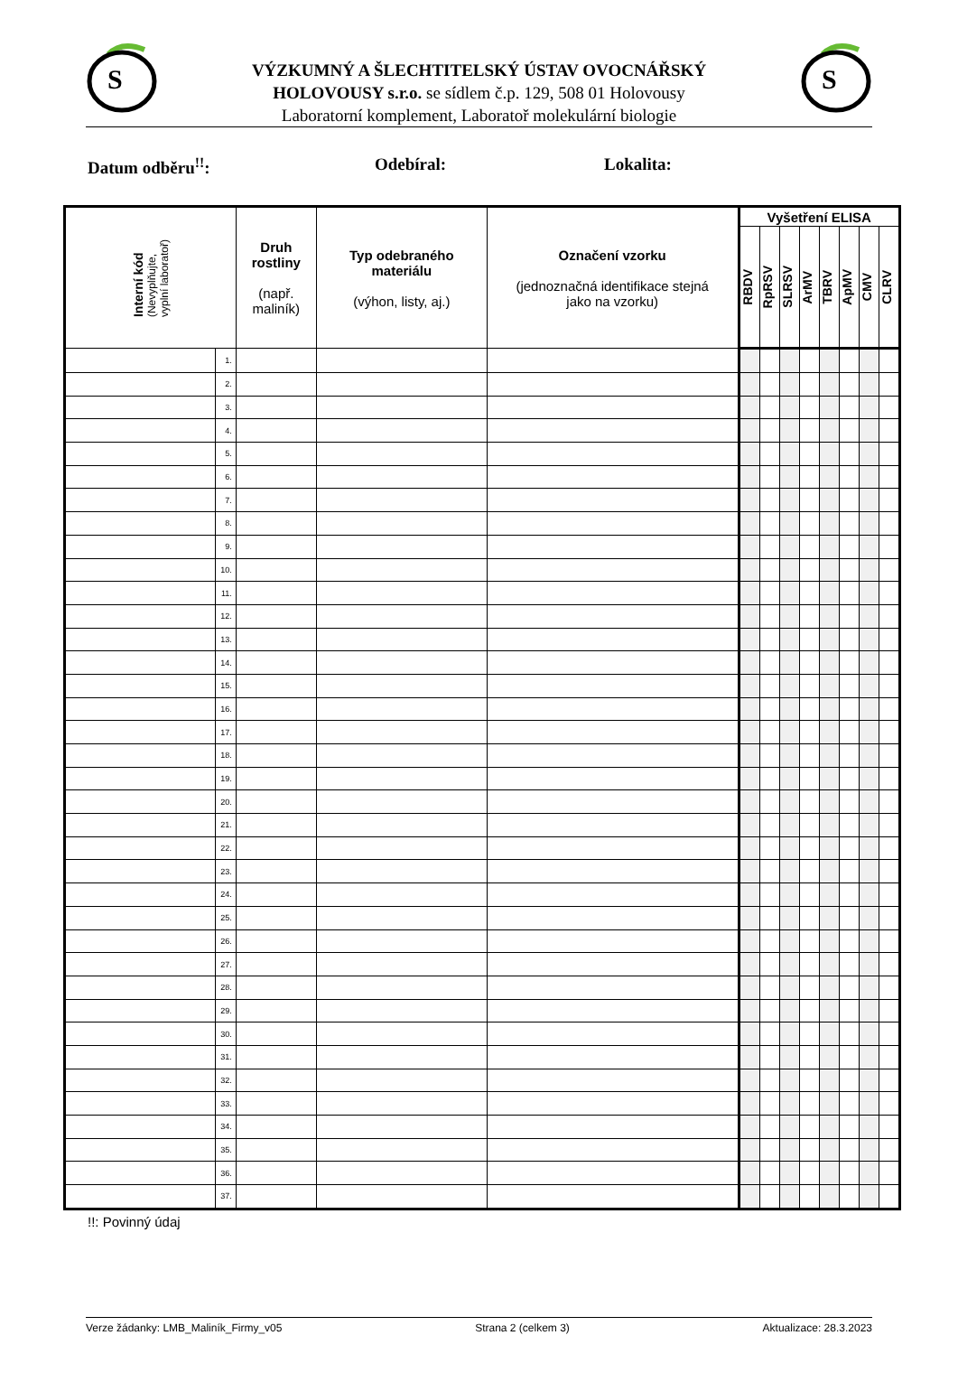S
S
VÝZKUMNÝ A ŠLECHTITELSKÝ ÚSTAV OVOCNÁŘSKÝ
HOLOVOUSY s.r.o. se sídlem č.p. 129, 508 01 Holovousy
Laboratorní komplement, Laboratoř molekulární biologie
Datum odběru<sup>!!</sup>: Odebíral: Lokalita:
| Interní kód (Nevyplňujte, vyplní laboratoř) | | Druh rostliny (např. maliník) | Typ odebraného materiálu (výhon, listy, aj.) | Označení vzorku (jednoznačná identifikace stejná jako na vzorku) | Vyšetření ELISA | | | | | | | |
| --- | --- | --- | --- | --- | --- | --- | --- | --- | --- | --- | --- | --- |
| | | | | | RBDV | RpRSV | SLRSV | ArMV | TBRV | ApMV | CMV | CLRV |
| | 1. | | | | | | | | | | | |
| | 2. | | | | | | | | | | | |
| | 3. | | | | | | | | | | | |
| | 4. | | | | | | | | | | | |
| | 5. | | | | | | | | | | | |
| | 6. | | | | | | | | | | | |
| | 7. | | | | | | | | | | | |
| | 8. | | | | | | | | | | | |
| | 9. | | | | | | | | | | | |
| | 10. | | | | | | | | | | | |
| | 11. | | | | | | | | | | | |
| | 12. | | | | | | | | | | | |
| | 13. | | | | | | | | | | | |
| | 14. | | | | | | | | | | | |
| | 15. | | | | | | | | | | | |
| | 16. | | | | | | | | | | | |
| | 17. | | | | | | | | | | | |
| | 18. | | | | | | | | | | | |
| | 19. | | | | | | | | | | | |
| | 20. | | | | | | | | | | | |
| | 21. | | | | | | | | | | | |
| | 22. | | | | | | | | | | | |
| | 23. | | | | | | | | | | | |
| | 24. | | | | | | | | | | | |
| | 25. | | | | | | | | | | | |
| | 26. | | | | | | | | | | | |
| | 27. | | | | | | | | | | | |
| | 28. | | | | | | | | | | | |
| | 29. | | | | | | | | | | | |
| | 30. | | | | | | | | | | | |
| | 31. | | | | | | | | | | | |
| | 32. | | | | | | | | | | | |
| | 33. | | | | | | | | | | | |
| | 34. | | | | | | | | | | | |
| | 35. | | | | | | | | | | | |
| | 36. | | | | | | | | | | | |
| | 37. | | | | | | | | | | | |
!!: Povinný údaj
Verze žádanky: LMB_Maliník_Firmy_v05 Strana 2 (celkem 3) Aktualizace: 28.3.2023